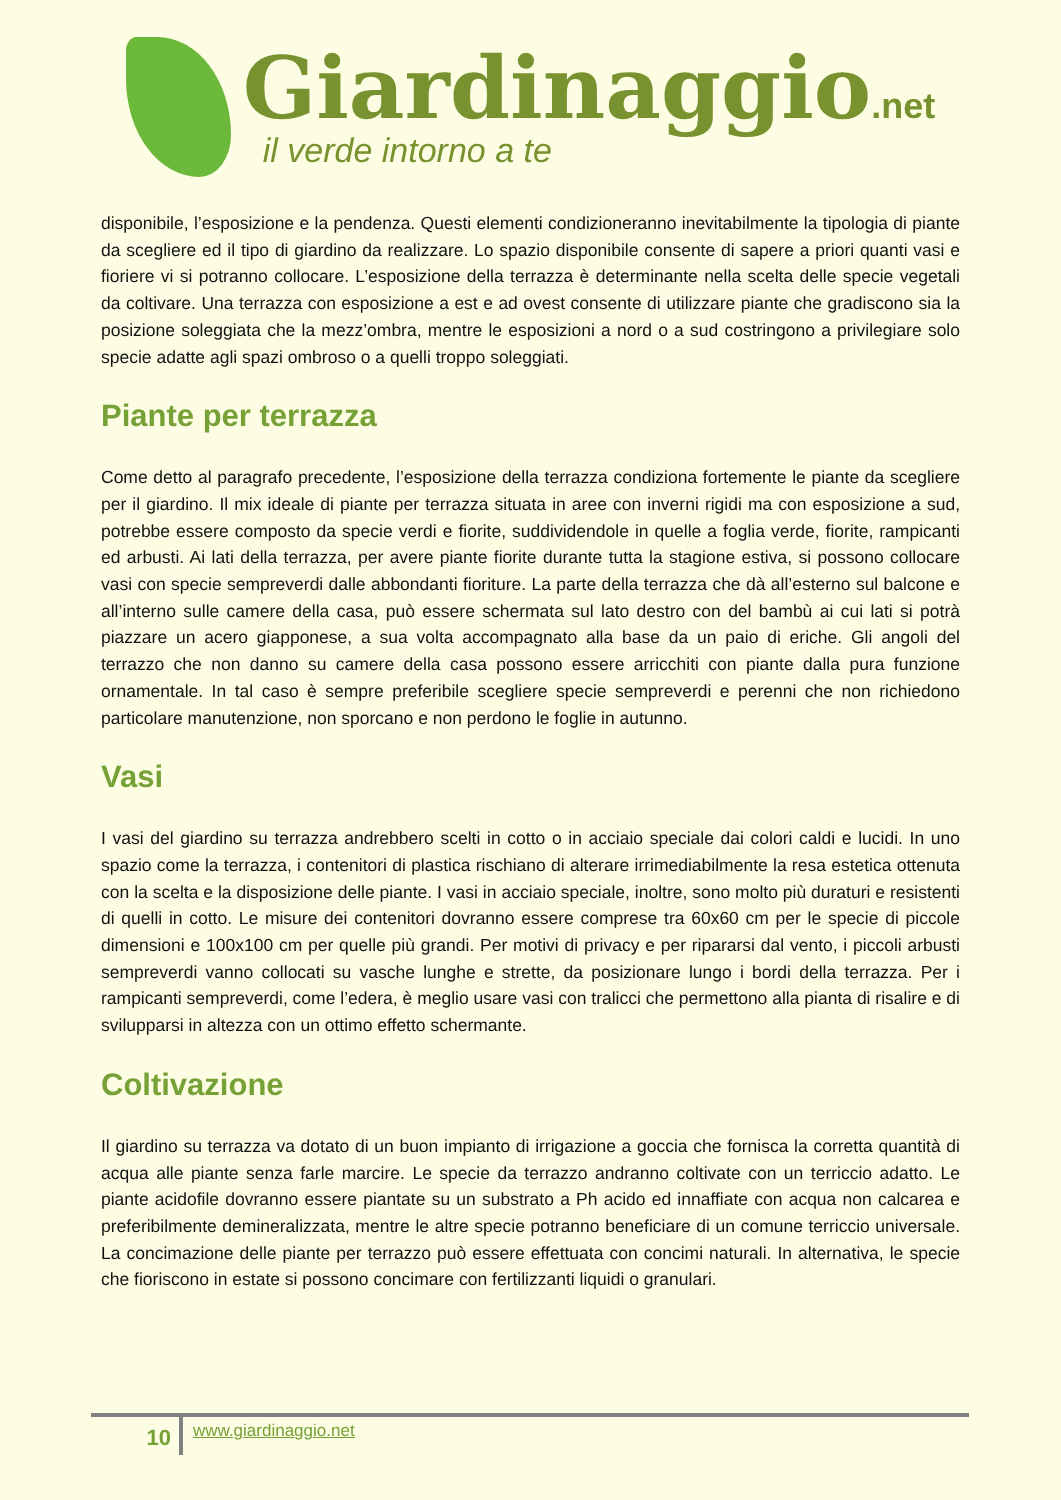Giardinaggio.net
il verde intorno a te
disponibile, l’esposizione e la pendenza. Questi elementi condizioneranno inevitabilmente la tipologia di piante da scegliere ed il tipo di giardino da realizzare. Lo spazio disponibile consente di sapere a priori quanti vasi e fioriere vi si potranno collocare. L’esposizione della terrazza è determinante nella scelta delle specie vegetali da coltivare. Una terrazza con esposizione a est e ad ovest consente di utilizzare piante che gradiscono sia la posizione soleggiata che la mezz’ombra, mentre le esposizioni a nord o a sud costringono a privilegiare solo specie adatte agli spazi ombroso o a quelli troppo soleggiati.
Piante per terrazza
Come detto al paragrafo precedente, l’esposizione della terrazza condiziona fortemente le piante da scegliere per il giardino. Il mix ideale di piante per terrazza situata in aree con inverni rigidi ma con esposizione a sud, potrebbe essere composto da specie verdi e fiorite, suddividendole in quelle a foglia verde, fiorite, rampicanti ed arbusti. Ai lati della terrazza, per avere piante fiorite durante tutta la stagione estiva, si possono collocare vasi con specie sempreverdi dalle abbondanti fioriture. La parte della terrazza che dà all’esterno sul balcone e all’interno sulle camere della casa, può essere schermata sul lato destro con del bambù ai cui lati si potrà piazzare un acero giapponese, a sua volta accompagnato alla base da un paio di eriche. Gli angoli del terrazzo che non danno su camere della casa possono essere arricchiti con piante dalla pura funzione ornamentale. In tal caso è sempre preferibile scegliere specie sempreverdi e perenni che non richiedono particolare manutenzione, non sporcano e non perdono le foglie in autunno.
Vasi
I vasi del giardino su terrazza andrebbero scelti in cotto o in acciaio speciale dai colori caldi e lucidi. In uno spazio come la terrazza, i contenitori di plastica rischiano di alterare irrimediabilmente la resa estetica ottenuta con la scelta e la disposizione delle piante. I vasi in acciaio speciale, inoltre, sono molto più duraturi e resistenti di quelli in cotto. Le misure dei contenitori dovranno essere comprese tra 60x60 cm per le specie di piccole dimensioni e 100x100 cm per quelle più grandi. Per motivi di privacy e per ripararsi dal vento, i piccoli arbusti sempreverdi vanno collocati su vasche lunghe e strette, da posizionare lungo i bordi della terrazza. Per i rampicanti sempreverdi, come l’edera, è meglio usare vasi con tralicci che permettono alla pianta di risalire e di svilupparsi in altezza con un ottimo effetto schermante.
Coltivazione
Il giardino su terrazza va dotato di un buon impianto di irrigazione a goccia che fornisca la corretta quantità di acqua alle piante senza farle marcire. Le specie da terrazzo andranno coltivate con un terriccio adatto. Le piante acidofile dovranno essere piantate su un substrato a Ph acido ed innaffiate con acqua non calcarea e preferibilmente demineralizzata, mentre le altre specie potranno beneficiare di un comune terriccio universale. La concimazione delle piante per terrazzo può essere effettuata con concimi naturali. In alternativa, le specie che fioriscono in estate si possono concimare con fertilizzanti liquidi o granulari.
10
www.giardinaggio.net